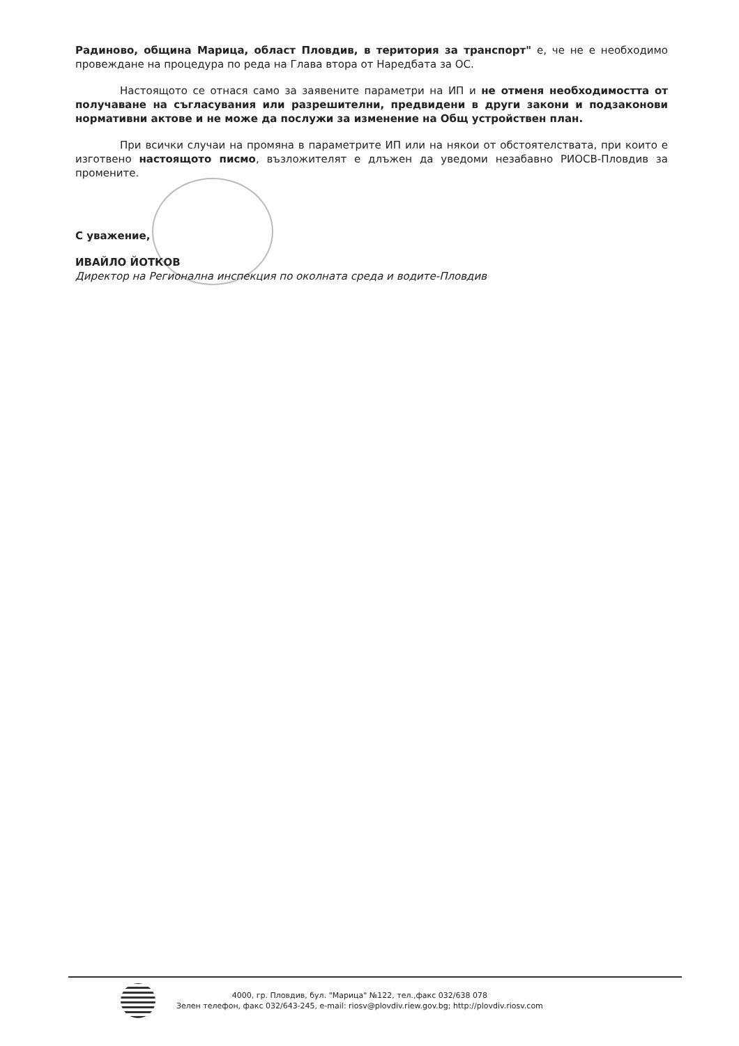Радиново, община Марица, област Пловдив, в територия за транспорт" е, че не е необходимо провеждане на процедура по реда на Глава втора от Наредбата за ОС.
Настоящото се отнася само за заявените параметри на ИП и не отменя необходимостта от получаване на съгласувания или разрешителни, предвидени в други закони и подзаконови нормативни актове и не може да послужи за изменение на Общ устройствен план.
При всички случаи на промяна в параметрите ИП или на някои от обстоятелствата, при които е изготвено настоящото писмо, възложителят е длъжен да уведоми незабавно РИОСВ-Пловдив за промените.
С уважение,
ИВАЙЛО ЙОТКОВ
Директор на Регионална инспекция по околната среда и водите-Пловдив
4000, гр. Пловдив, бул. "Марица" №122, тел.,факс 032/638 078
Зелен телефон, факс 032/643-245, e-mail: riosv@plovdiv.riew.gov.bg; http://plovdiv.riosv.com